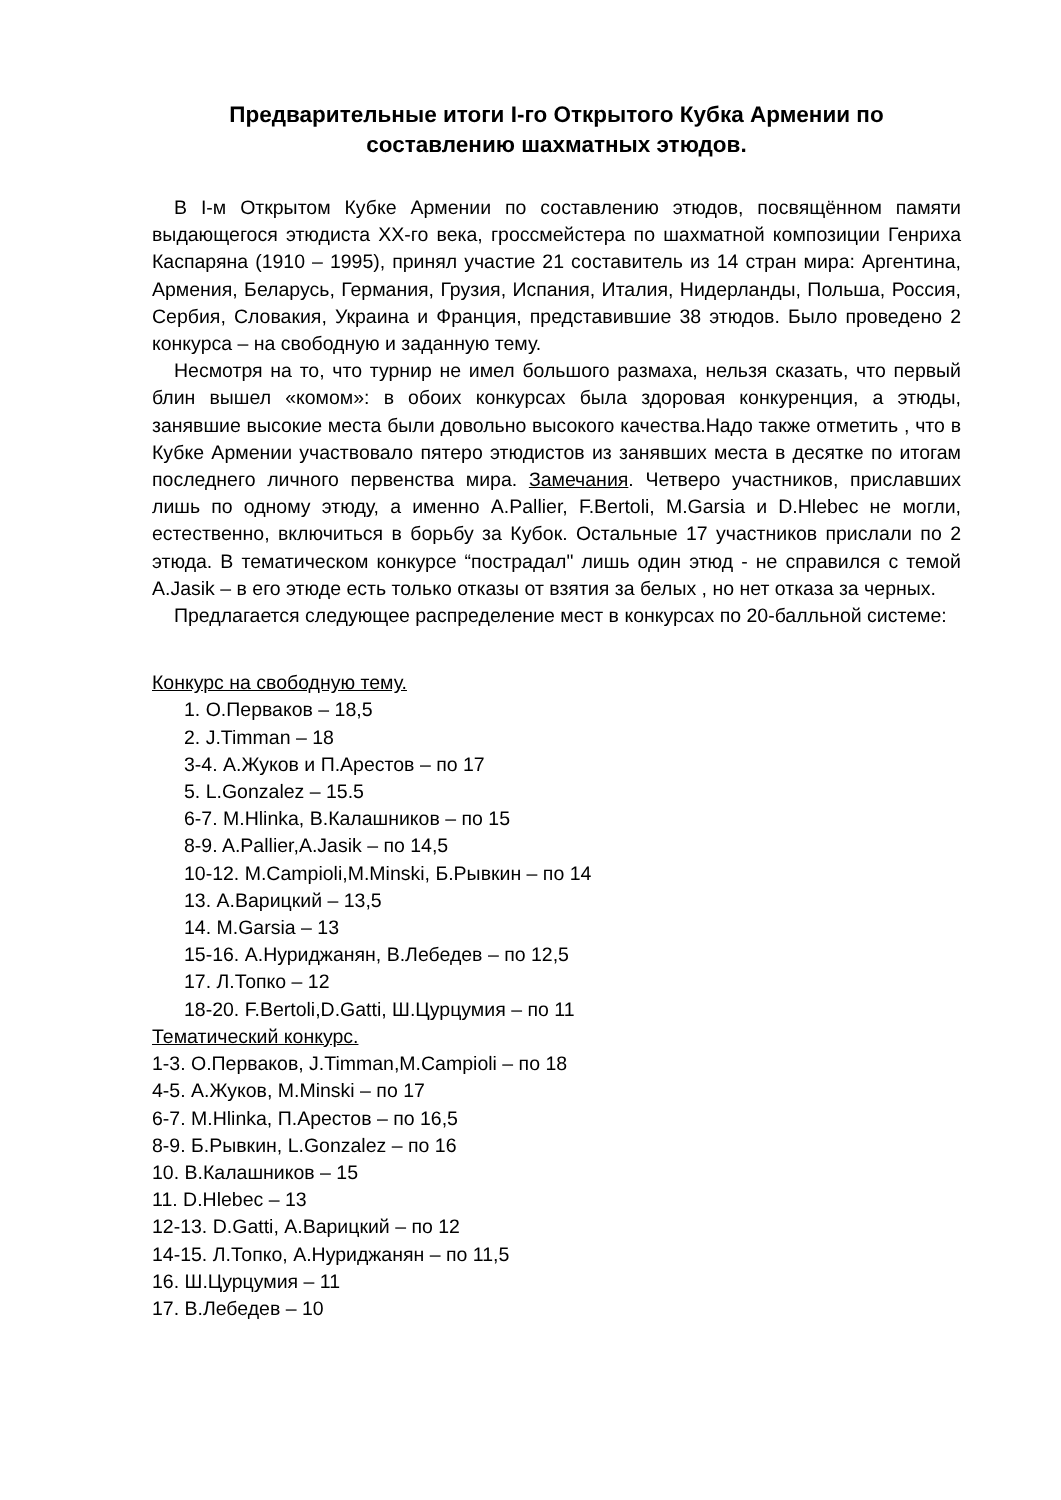Предварительные итоги I-го Открытого Кубка Армении по составлению шахматных этюдов.
В I-м Открытом Кубке Армении по составлению этюдов, посвящённом памяти выдающегося этюдиста XX-го века, гроссмейстера по шахматной композиции Генриха Каспаряна (1910 – 1995), принял участие 21 составитель из 14 стран мира: Аргентина, Армения, Беларусь, Германия, Грузия, Испания, Италия, Нидерланды, Польша, Россия, Сербия, Словакия, Украина и Франция, представившие 38 этюдов. Было проведено 2 конкурса – на свободную и заданную тему.
Несмотря на то, что турнир не имел большого размаха, нельзя сказать, что первый блин вышел «комом»: в обоих конкурсах была здоровая конкуренция, а этюды, занявшие высокие места были довольно высокого качества.Надо также отметить , что в Кубке Армении участвовало пятеро этюдистов из занявших места в десятке по итогам последнего личного первенства мира. Замечания. Четверо участников, приславших лишь по одному этюду, а именно A.Pallier, F.Bertoli, M.Garsia и D.Hlebec не могли, естественно, включиться в борьбу за Кубок. Остальные 17 участников прислали по 2 этюда. В тематическом конкурсе “пострадал" лишь один этюд - не справился с темой A.Jasik – в его этюде есть только отказы от взятия за белых , но нет отказа за черных.
Предлагается следующее распределение мест в конкурсах по 20-балльной системе:
Конкурс на свободную тему.
1. О.Перваков – 18,5
2. J.Timman – 18
3-4. А.Жуков и П.Арестов – по 17
5. L.Gonzalez – 15.5
6-7. M.Hlinka, В.Калашников – по 15
8-9. A.Pallier,A.Jasik – по 14,5
10-12. M.Campioli,M.Minski, Б.Рывкин – по 14
13. А.Варицкий – 13,5
14. M.Garsia – 13
15-16. А.Нуриджанян, В.Лебедев – по 12,5
17. Л.Топко – 12
18-20. F.Bertoli,D.Gatti, Ш.Цурцумия – по 11
Тематический конкурс.
1-3. О.Перваков, J.Timman,M.Campioli – по 18
4-5. А.Жуков, M.Minski – по 17
6-7. M.Hlinka, П.Арестов – по 16,5
8-9. Б.Рывкин, L.Gonzalez – по 16
10. В.Калашников – 15
11. D.Hlebec – 13
12-13. D.Gatti, А.Варицкий – по 12
14-15. Л.Топко, А.Нуриджанян – по 11,5
16. Ш.Цурцумия – 11
17. В.Лебедев – 10